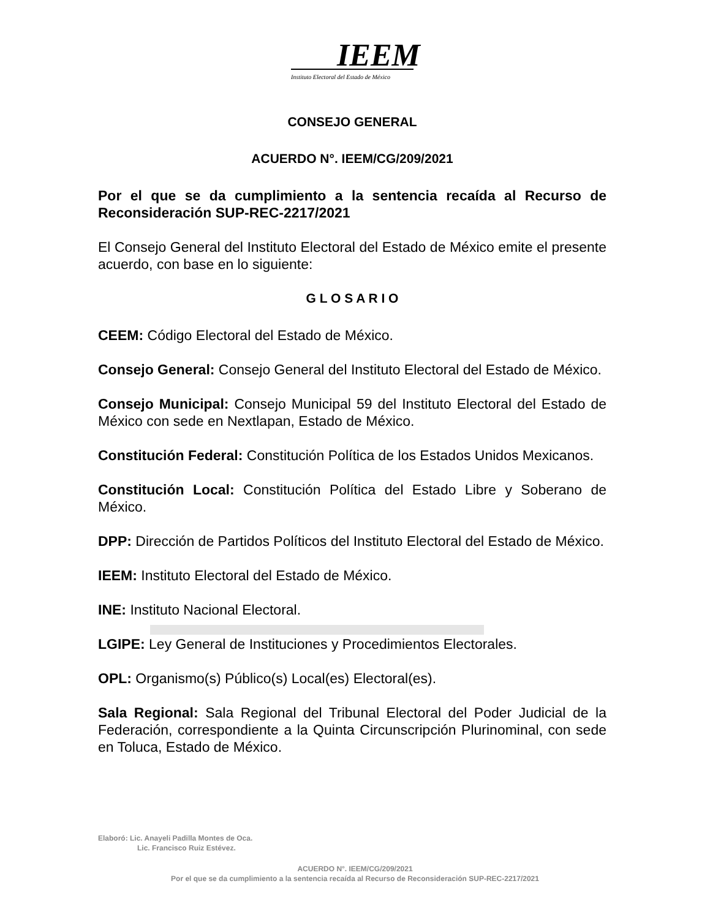IEEM
Instituto Electoral del Estado de México
CONSEJO GENERAL
ACUERDO N°. IEEM/CG/209/2021
Por el que se da cumplimiento a la sentencia recaída al Recurso de Reconsideración SUP-REC-2217/2021
El Consejo General del Instituto Electoral del Estado de México emite el presente acuerdo, con base en lo siguiente:
G L O S A R I O
CEEM: Código Electoral del Estado de México.
Consejo General: Consejo General del Instituto Electoral del Estado de México.
Consejo Municipal: Consejo Municipal 59 del Instituto Electoral del Estado de México con sede en Nextlapan, Estado de México.
Constitución Federal: Constitución Política de los Estados Unidos Mexicanos.
Constitución Local: Constitución Política del Estado Libre y Soberano de México.
DPP: Dirección de Partidos Políticos del Instituto Electoral del Estado de México.
IEEM: Instituto Electoral del Estado de México.
INE: Instituto Nacional Electoral.
LGIPE: Ley General de Instituciones y Procedimientos Electorales.
OPL: Organismo(s) Público(s) Local(es) Electoral(es).
Sala Regional: Sala Regional del Tribunal Electoral del Poder Judicial de la Federación, correspondiente a la Quinta Circunscripción Plurinominal, con sede en Toluca, Estado de México.
Elaboró: Lic. Anayeli Padilla Montes de Oca.
Lic. Francisco Ruiz Estévez.
ACUERDO N°. IEEM/CG/209/2021
Por el que se da cumplimiento a la sentencia recaída al Recurso de Reconsideración SUP-REC-2217/2021